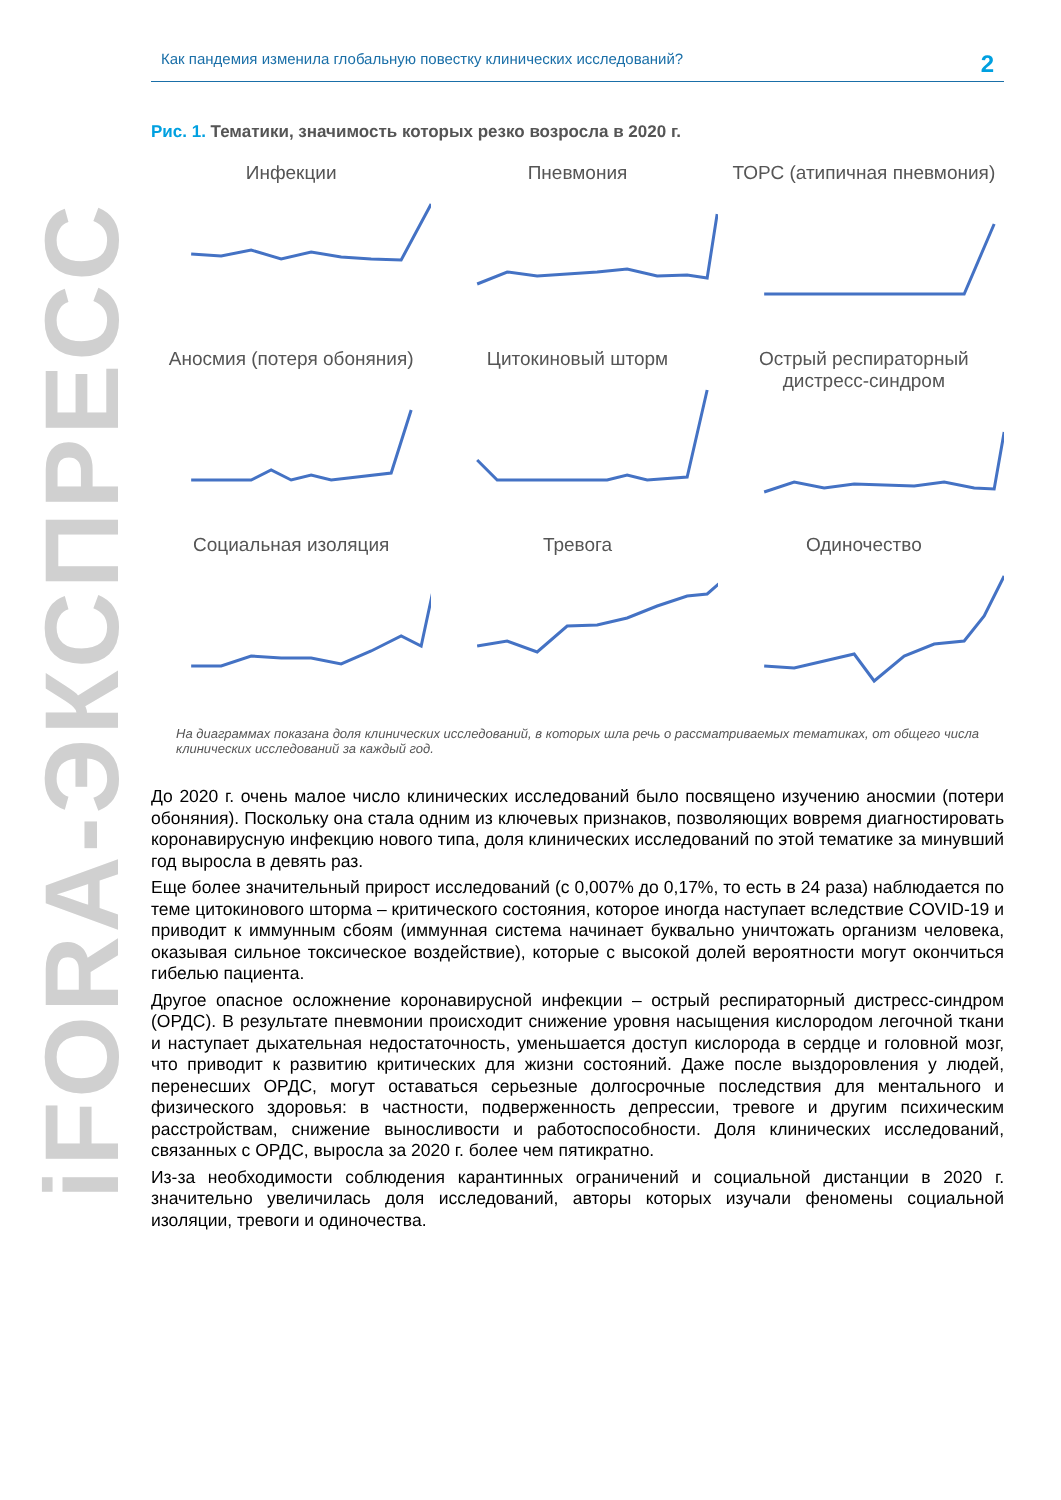iFORA-ЭКСПРЕСС
Как пандемия изменила глобальную повестку клинических исследований? 2
Рис. 1. Тематики, значимость которых резко возросла в 2020 г.
Инфекции
Пневмония
ТОРС (атипичная пневмония)
Аносмия (потеря обоняния)
Цитокиновый шторм
Острый респираторный дистресс-синдром
Социальная изоляция
Тревога
Одиночество
На диаграммах показана доля клинических исследований, в которых шла речь о рассматриваемых тематиках, от общего числа клинических исследований за каждый год.
До 2020 г. очень малое число клинических исследований было посвящено изучению аносмии (потери обоняния). Поскольку она стала одним из ключевых признаков, позволяющих вовремя диагностировать коронавирусную инфекцию нового типа, доля клинических исследований по этой тематике за минувший год выросла в девять раз.
Еще более значительный прирост исследований (с 0,007% до 0,17%, то есть в 24 раза) наблюдается по теме цитокинового шторма – критического состояния, которое иногда наступает вследствие COVID-19 и приводит к иммунным сбоям (иммунная система начинает буквально уничтожать организм человека, оказывая сильное токсическое воздействие), которые с высокой долей вероятности могут окончиться гибелью пациента.
Другое опасное осложнение коронавирусной инфекции – острый респираторный дистресс-синдром (ОРДС). В результате пневмонии происходит снижение уровня насыщения кислородом легочной ткани и наступает дыхательная недостаточность, уменьшается доступ кислорода в сердце и головной мозг, что приводит к развитию критических для жизни состояний. Даже после выздоровления у людей, перенесших ОРДС, могут оставаться серьезные долгосрочные последствия для ментального и физического здоровья: в частности, подверженность депрессии, тревоге и другим психическим расстройствам, снижение выносливости и работоспособности. Доля клинических исследований, связанных с ОРДС, выросла за 2020 г. более чем пятикратно.
Из-за необходимости соблюдения карантинных ограничений и социальной дистанции в 2020 г. значительно увеличилась доля исследований, авторы которых изучали феномены социальной изоляции, тревоги и одиночества.